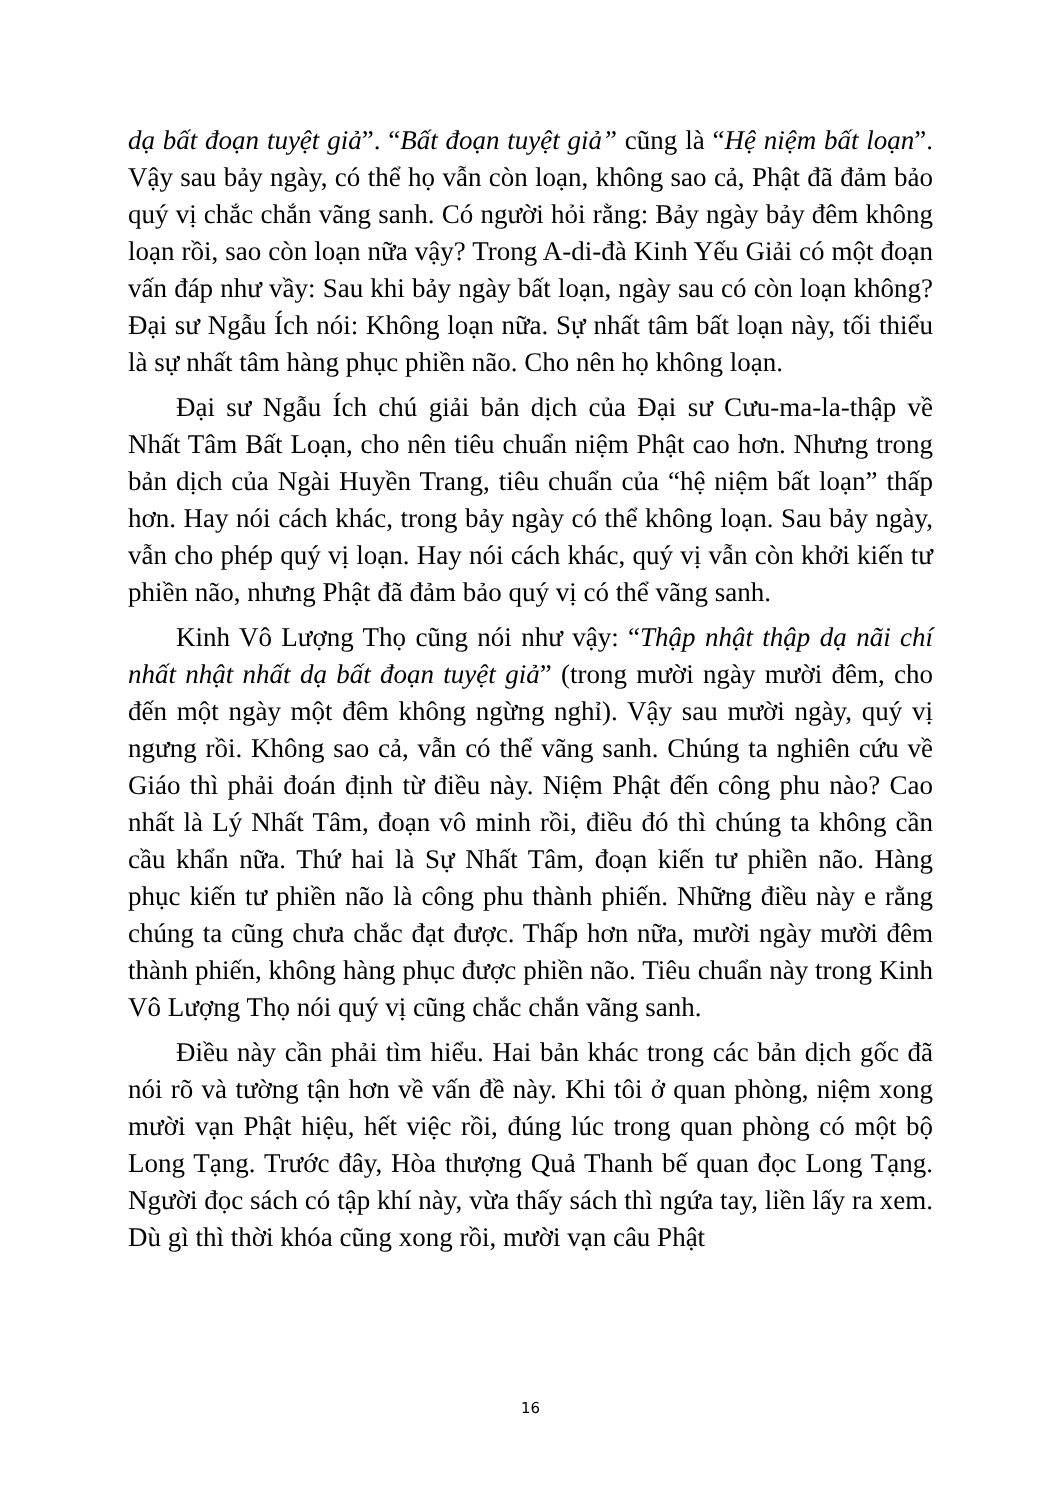dạ bất đoạn tuyệt giả”. “Bất đoạn tuyệt giả” cũng là “Hệ niệm bất loạn”. Vậy sau bảy ngày, có thể họ vẫn còn loạn, không sao cả, Phật đã đảm bảo quý vị chắc chắn vãng sanh. Có người hỏi rằng: Bảy ngày bảy đêm không loạn rồi, sao còn loạn nữa vậy? Trong A-di-đà Kinh Yếu Giải có một đoạn vấn đáp như vầy: Sau khi bảy ngày bất loạn, ngày sau có còn loạn không? Đại sư Ngẫu Ích nói: Không loạn nữa. Sự nhất tâm bất loạn này, tối thiểu là sự nhất tâm hàng phục phiền não. Cho nên họ không loạn.
Đại sư Ngẫu Ích chú giải bản dịch của Đại sư Cưu-ma-la-thập về Nhất Tâm Bất Loạn, cho nên tiêu chuẩn niệm Phật cao hơn. Nhưng trong bản dịch của Ngài Huyền Trang, tiêu chuẩn của “hệ niệm bất loạn” thấp hơn. Hay nói cách khác, trong bảy ngày có thể không loạn. Sau bảy ngày, vẫn cho phép quý vị loạn. Hay nói cách khác, quý vị vẫn còn khởi kiến tư phiền não, nhưng Phật đã đảm bảo quý vị có thể vãng sanh.
Kinh Vô Lượng Thọ cũng nói như vậy: “Thập nhật thập dạ nãi chí nhất nhật nhất dạ bất đoạn tuyệt giả” (trong mười ngày mười đêm, cho đến một ngày một đêm không ngừng nghỉ). Vậy sau mười ngày, quý vị ngưng rồi. Không sao cả, vẫn có thể vãng sanh. Chúng ta nghiên cứu về Giáo thì phải đoán định từ điều này. Niệm Phật đến công phu nào? Cao nhất là Lý Nhất Tâm, đoạn vô minh rồi, điều đó thì chúng ta không cần cầu khẩn nữa. Thứ hai là Sự Nhất Tâm, đoạn kiến tư phiền não. Hàng phục kiến tư phiền não là công phu thành phiến. Những điều này e rằng chúng ta cũng chưa chắc đạt được. Thấp hơn nữa, mười ngày mười đêm thành phiến, không hàng phục được phiền não. Tiêu chuẩn này trong Kinh Vô Lượng Thọ nói quý vị cũng chắc chắn vãng sanh.
Điều này cần phải tìm hiểu. Hai bản khác trong các bản dịch gốc đã nói rõ và tường tận hơn về vấn đề này. Khi tôi ở quan phòng, niệm xong mười vạn Phật hiệu, hết việc rồi, đúng lúc trong quan phòng có một bộ Long Tạng. Trước đây, Hòa thượng Quả Thanh bế quan đọc Long Tạng. Người đọc sách có tập khí này, vừa thấy sách thì ngứa tay, liền lấy ra xem. Dù gì thì thời khóa cũng xong rồi, mười vạn câu Phật
16